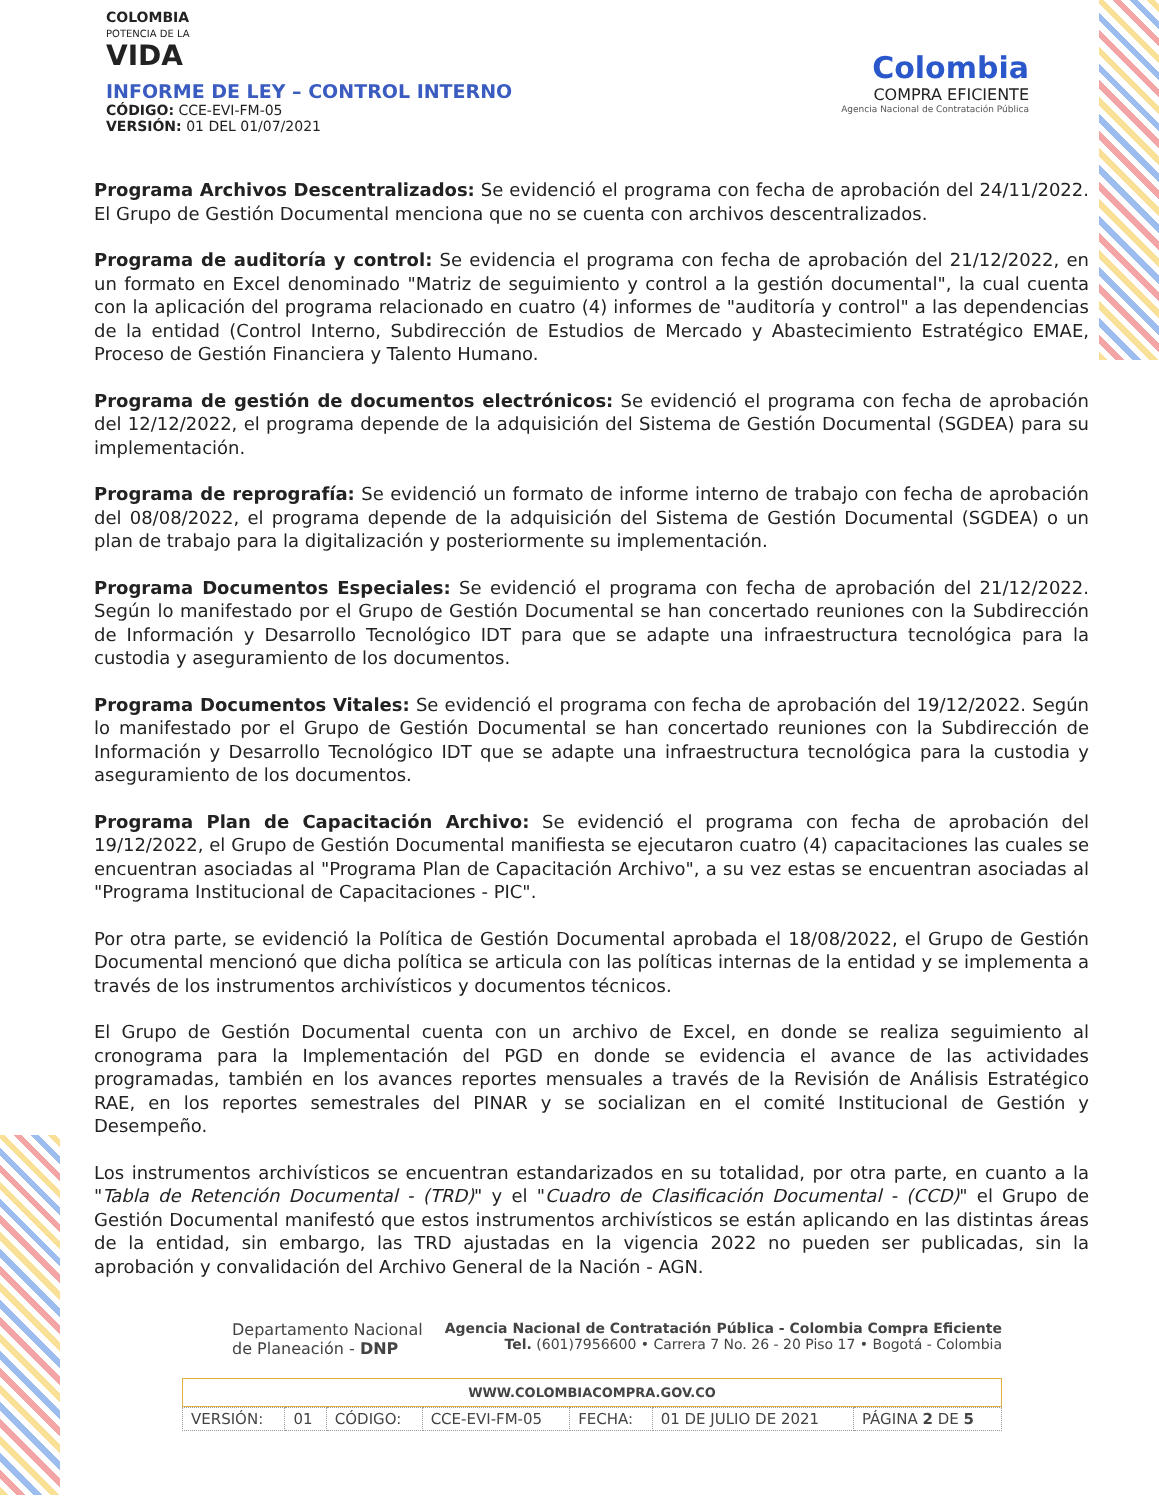COLOMBIA
POTENCIA DE LA
VIDA
INFORME DE LEY – CONTROL INTERNO
CÓDIGO: CCE-EVI-FM-05
VERSIÓN: 01 DEL 01/07/2021
Colombia
COMPRA EFICIENTE
Agencia Nacional de Contratación Pública
Programa Archivos Descentralizados: Se evidenció el programa con fecha de aprobación del 24/11/2022. El Grupo de Gestión Documental menciona que no se cuenta con archivos descentralizados.
Programa de auditoría y control: Se evidencia el programa con fecha de aprobación del 21/12/2022, en un formato en Excel denominado "Matriz de seguimiento y control a la gestión documental", la cual cuenta con la aplicación del programa relacionado en cuatro (4) informes de "auditoría y control" a las dependencias de la entidad (Control Interno, Subdirección de Estudios de Mercado y Abastecimiento Estratégico EMAE, Proceso de Gestión Financiera y Talento Humano.
Programa de gestión de documentos electrónicos: Se evidenció el programa con fecha de aprobación del 12/12/2022, el programa depende de la adquisición del Sistema de Gestión Documental (SGDEA) para su implementación.
Programa de reprografía: Se evidenció un formato de informe interno de trabajo con fecha de aprobación del 08/08/2022, el programa depende de la adquisición del Sistema de Gestión Documental (SGDEA) o un plan de trabajo para la digitalización y posteriormente su implementación.
Programa Documentos Especiales: Se evidenció el programa con fecha de aprobación del 21/12/2022. Según lo manifestado por el Grupo de Gestión Documental se han concertado reuniones con la Subdirección de Información y Desarrollo Tecnológico IDT para que se adapte una infraestructura tecnológica para la custodia y aseguramiento de los documentos.
Programa Documentos Vitales: Se evidenció el programa con fecha de aprobación del 19/12/2022. Según lo manifestado por el Grupo de Gestión Documental se han concertado reuniones con la Subdirección de Información y Desarrollo Tecnológico IDT que se adapte una infraestructura tecnológica para la custodia y aseguramiento de los documentos.
Programa Plan de Capacitación Archivo: Se evidenció el programa con fecha de aprobación del 19/12/2022, el Grupo de Gestión Documental manifiesta se ejecutaron cuatro (4) capacitaciones las cuales se encuentran asociadas al "Programa Plan de Capacitación Archivo", a su vez estas se encuentran asociadas al "Programa Institucional de Capacitaciones - PIC".
Por otra parte, se evidenció la Política de Gestión Documental aprobada el 18/08/2022, el Grupo de Gestión Documental mencionó que dicha política se articula con las políticas internas de la entidad y se implementa a través de los instrumentos archivísticos y documentos técnicos.
El Grupo de Gestión Documental cuenta con un archivo de Excel, en donde se realiza seguimiento al cronograma para la Implementación del PGD en donde se evidencia el avance de las actividades programadas, también en los avances reportes mensuales a través de la Revisión de Análisis Estratégico RAE, en los reportes semestrales del PINAR y se socializan en el comité Institucional de Gestión y Desempeño.
Los instrumentos archivísticos se encuentran estandarizados en su totalidad, por otra parte, en cuanto a la "Tabla de Retención Documental - (TRD)" y el "Cuadro de Clasificación Documental - (CCD)" el Grupo de Gestión Documental manifestó que estos instrumentos archivísticos se están aplicando en las distintas áreas de la entidad, sin embargo, las TRD ajustadas en la vigencia 2022 no pueden ser publicadas, sin la aprobación y convalidación del Archivo General de la Nación - AGN.
Departamento Nacional
de Planeación - DNP
Agencia Nacional de Contratación Pública - Colombia Compra Eficiente
Tel. (601)7956600 • Carrera 7 No. 26 - 20 Piso 17 • Bogotá - Colombia
WWW.COLOMBIACOMPRA.GOV.CO
| VERSIÓN: | 01 | CÓDIGO: | CCE-EVI-FM-05 | FECHA: | 01 DE JULIO DE 2021 | PÁGINA 2 DE 5 |